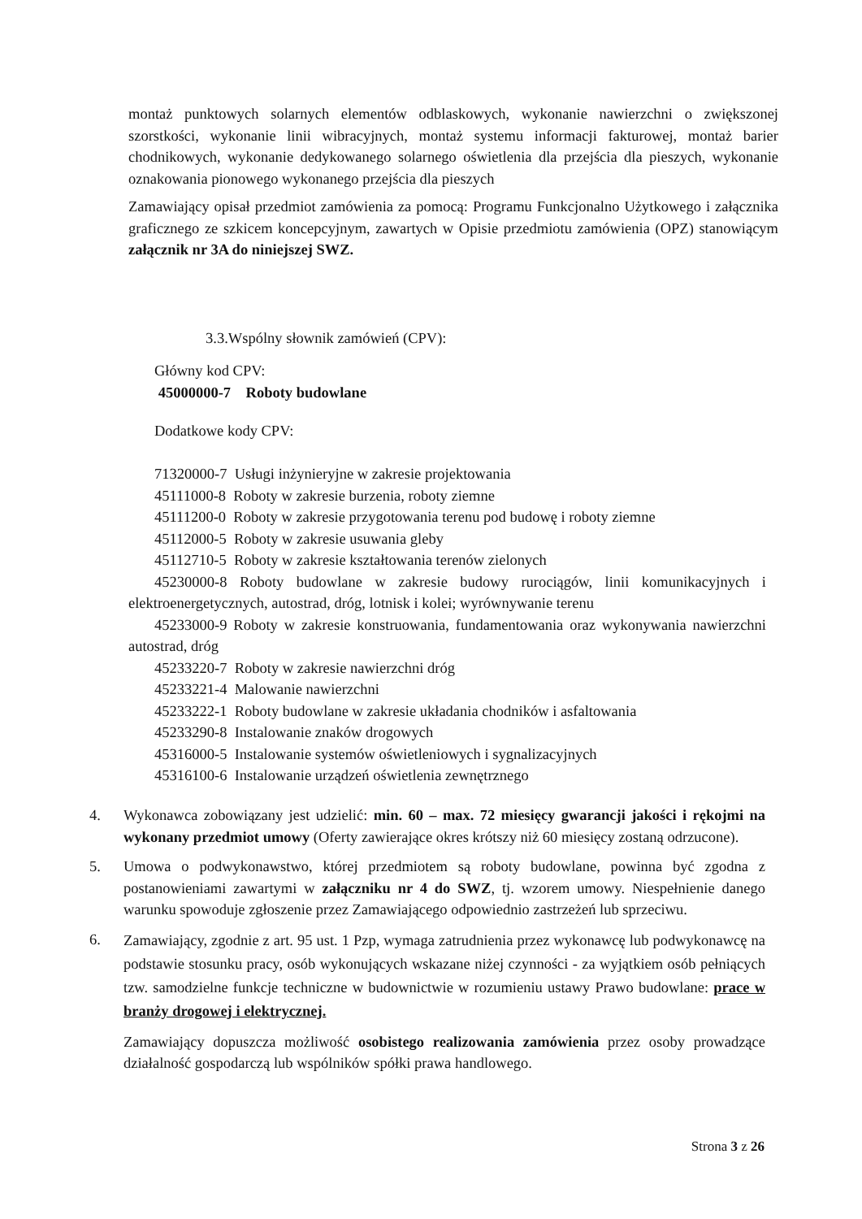montaż punktowych solarnych elementów odblaskowych, wykonanie nawierzchni o zwiększonej szorstkości, wykonanie linii wibracyjnych, montaż systemu informacji fakturowej, montaż barier chodnikowych, wykonanie dedykowanego solarnego oświetlenia dla przejścia dla pieszych, wykonanie oznakowania pionowego wykonanego przejścia dla pieszych
Zamawiający opisał przedmiot zamówienia za pomocą: Programu Funkcjonalno Użytkowego i załącznika graficznego ze szkicem koncepcyjnym, zawartych w Opisie przedmiotu zamówienia (OPZ) stanowiącym załącznik nr 3A do niniejszej SWZ.
3.3.Wspólny słownik zamówień (CPV):
Główny kod CPV:
45000000-7 Roboty budowlane
Dodatkowe kody CPV:
71320000-7 Usługi inżynieryjne w zakresie projektowania
45111000-8 Roboty w zakresie burzenia, roboty ziemne
45111200-0 Roboty w zakresie przygotowania terenu pod budowę i roboty ziemne
45112000-5 Roboty w zakresie usuwania gleby
45112710-5 Roboty w zakresie kształtowania terenów zielonych
45230000-8 Roboty budowlane w zakresie budowy rurociągów, linii komunikacyjnych i elektroenergetycznych, autostrad, dróg, lotnisk i kolei; wyrównywanie terenu
45233000-9 Roboty w zakresie konstruowania, fundamentowania oraz wykonywania nawierzchni autostrad, dróg
45233220-7 Roboty w zakresie nawierzchni dróg
45233221-4 Malowanie nawierzchni
45233222-1 Roboty budowlane w zakresie układania chodników i asfaltowania
45233290-8 Instalowanie znaków drogowych
45316000-5 Instalowanie systemów oświetleniowych i sygnalizacyjnych
45316100-6 Instalowanie urządzeń oświetlenia zewnętrznego
4. Wykonawca zobowiązany jest udzielić: min. 60 – max. 72 miesięcy gwarancji jakości i rękojmi na wykonany przedmiot umowy (Oferty zawierające okres krótszy niż 60 miesięcy zostaną odrzucone).
5. Umowa o podwykonawstwo, której przedmiotem są roboty budowlane, powinna być zgodna z postanowieniami zawartymi w załączniku nr 4 do SWZ, tj. wzorem umowy. Niespełnienie danego warunku spowoduje zgłoszenie przez Zamawiającego odpowiednio zastrzeżeń lub sprzeciwu.
6. Zamawiający, zgodnie z art. 95 ust. 1 Pzp, wymaga zatrudnienia przez wykonawcę lub podwykonawcę na podstawie stosunku pracy, osób wykonujących wskazane niżej czynności - za wyjątkiem osób pełniących tzw. samodzielne funkcje techniczne w budownictwie w rozumieniu ustawy Prawo budowlane: prace w branży drogowej i elektrycznej.
Zamawiający dopuszcza możliwość osobistego realizowania zamówienia przez osoby prowadzące działalność gospodarczą lub wspólników spółki prawa handlowego.
Strona 3 z 26